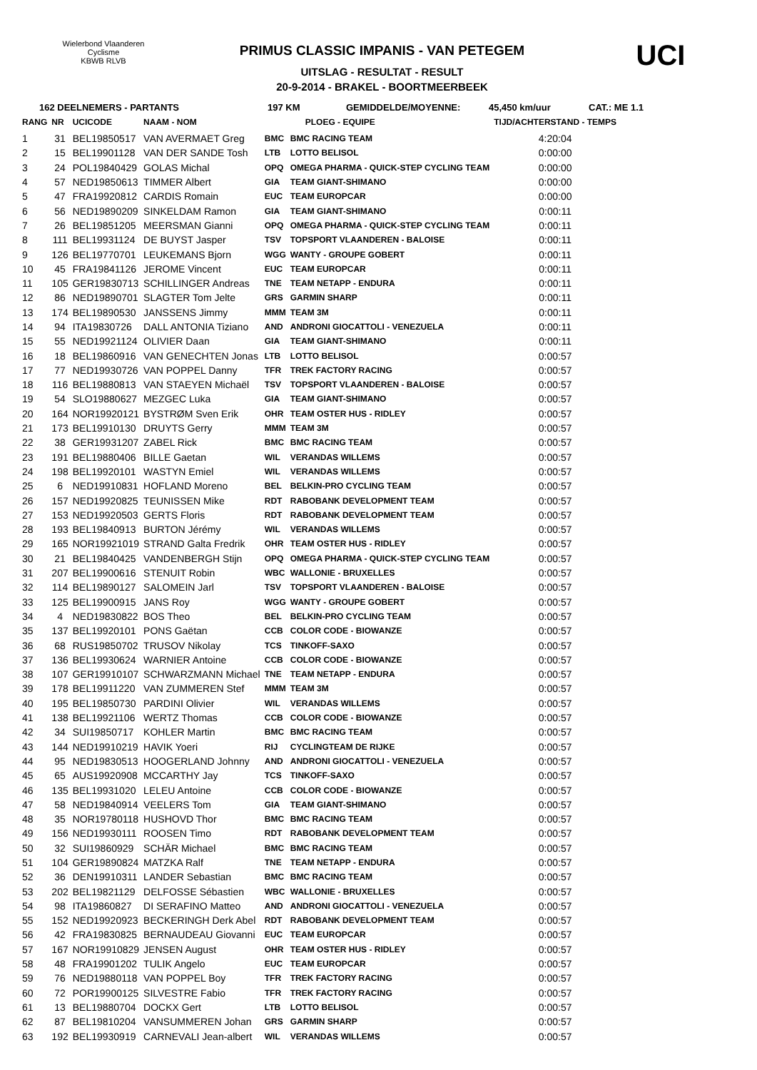Wielerbond Vlaanderen Cyclisme
KBWB RLVB
PRIMUS CLASSIC IMPANIS - VAN PETEGEM
UITSLAG - RESULTAT - RESULT
20-9-2014 - BRAKEL - BOORTMEERBEEK
UCI
162 DEELNEMERS - PARTANTS 197 KM GEMIDDELDE/MOYENNE: 45,450 km/uur CAT.: ME 1.1
| RANG | NR | UCICODE | NAAM - NOM | PLOEG - EQUIPE | | TIJD/ACHTERSTAND - TEMPS |
| --- | --- | --- | --- | --- | --- | --- |
| 1 | 31 | BEL19850517 | VAN AVERMAET Greg | BMC | BMC RACING TEAM | 4:20:04 |
| 2 | 15 | BEL19901128 | VAN DER SANDE Tosh | LTB | LOTTO BELISOL | 0:00:00 |
| 3 | 24 | POL19840429 | GOLAS Michal | OPQ | OMEGA PHARMA - QUICK-STEP CYCLING TEAM | 0:00:00 |
| 4 | 57 | NED19850613 | TIMMER Albert | GIA | TEAM GIANT-SHIMANO | 0:00:00 |
| 5 | 47 | FRA19920812 | CARDIS Romain | EUC | TEAM EUROPCAR | 0:00:00 |
| 6 | 56 | NED19890209 | SINKELDAM Ramon | GIA | TEAM GIANT-SHIMANO | 0:00:11 |
| 7 | 26 | BEL19851205 | MEERSMAN Gianni | OPQ | OMEGA PHARMA - QUICK-STEP CYCLING TEAM | 0:00:11 |
| 8 | 111 | BEL19931124 | DE BUYST Jasper | TSV | TOPSPORT VLAANDEREN - BALOISE | 0:00:11 |
| 9 | 126 | BEL19770701 | LEUKEMANS Bjorn | WGG | WANTY - GROUPE GOBERT | 0:00:11 |
| 10 | 45 | FRA19841126 | JEROME Vincent | EUC | TEAM EUROPCAR | 0:00:11 |
| 11 | 105 | GER19830713 | SCHILLINGER Andreas | TNE | TEAM NETAPP - ENDURA | 0:00:11 |
| 12 | 86 | NED19890701 | SLAGTER Tom Jelte | GRS | GARMIN SHARP | 0:00:11 |
| 13 | 174 | BEL19890530 | JANSSENS Jimmy | MMM | TEAM 3M | 0:00:11 |
| 14 | 94 | ITA19830726 | DALL ANTONIA Tiziano | AND | ANDRONI GIOCATTOLI - VENEZUELA | 0:00:11 |
| 15 | 55 | NED19921124 | OLIVIER Daan | GIA | TEAM GIANT-SHIMANO | 0:00:11 |
| 16 | 18 | BEL19860916 | VAN GENECHTEN Jonas | LTB | LOTTO BELISOL | 0:00:57 |
| 17 | 77 | NED19930726 | VAN POPPEL Danny | TFR | TREK FACTORY RACING | 0:00:57 |
| 18 | 116 | BEL19880813 | VAN STAEYEN Michaël | TSV | TOPSPORT VLAANDEREN - BALOISE | 0:00:57 |
| 19 | 54 | SLO19880627 | MEZGEC Luka | GIA | TEAM GIANT-SHIMANO | 0:00:57 |
| 20 | 164 | NOR19920121 | BYSTRØM Sven Erik | OHR | TEAM OSTER HUS - RIDLEY | 0:00:57 |
| 21 | 173 | BEL19910130 | DRUYTS Gerry | MMM | TEAM 3M | 0:00:57 |
| 22 | 38 | GER19931207 | ZABEL Rick | BMC | BMC RACING TEAM | 0:00:57 |
| 23 | 191 | BEL19880406 | BILLE Gaetan | WIL | VERANDAS WILLEMS | 0:00:57 |
| 24 | 198 | BEL19920101 | WASTYN Emiel | WIL | VERANDAS WILLEMS | 0:00:57 |
| 25 | 6 | NED19910831 | HOFLAND Moreno | BEL | BELKIN-PRO CYCLING TEAM | 0:00:57 |
| 26 | 157 | NED19920825 | TEUNISSEN Mike | RDT | RABOBANK DEVELOPMENT TEAM | 0:00:57 |
| 27 | 153 | NED19920503 | GERTS Floris | RDT | RABOBANK DEVELOPMENT TEAM | 0:00:57 |
| 28 | 193 | BEL19840913 | BURTON Jérémy | WIL | VERANDAS WILLEMS | 0:00:57 |
| 29 | 165 | NOR19921019 | STRAND Galta Fredrik | OHR | TEAM OSTER HUS - RIDLEY | 0:00:57 |
| 30 | 21 | BEL19840425 | VANDENBERGH Stijn | OPQ | OMEGA PHARMA - QUICK-STEP CYCLING TEAM | 0:00:57 |
| 31 | 207 | BEL19900616 | STENUIT Robin | WBC | WALLONIE - BRUXELLES | 0:00:57 |
| 32 | 114 | BEL19890127 | SALOMEIN Jarl | TSV | TOPSPORT VLAANDEREN - BALOISE | 0:00:57 |
| 33 | 125 | BEL19900915 | JANS Roy | WGG | WANTY - GROUPE GOBERT | 0:00:57 |
| 34 | 4 | NED19830822 | BOS Theo | BEL | BELKIN-PRO CYCLING TEAM | 0:00:57 |
| 35 | 137 | BEL19920101 | PONS Gaëtan | CCB | COLOR CODE - BIOWANZE | 0:00:57 |
| 36 | 68 | RUS19850702 | TRUSOV Nikolay | TCS | TINKOFF-SAXO | 0:00:57 |
| 37 | 136 | BEL19930624 | WARNIER Antoine | CCB | COLOR CODE - BIOWANZE | 0:00:57 |
| 38 | 107 | GER19910107 | SCHWARZMANN Michael | TNE | TEAM NETAPP - ENDURA | 0:00:57 |
| 39 | 178 | BEL19911220 | VAN ZUMMEREN Stef | MMM | TEAM 3M | 0:00:57 |
| 40 | 195 | BEL19850730 | PARDINI Olivier | WIL | VERANDAS WILLEMS | 0:00:57 |
| 41 | 138 | BEL19921106 | WERTZ Thomas | CCB | COLOR CODE - BIOWANZE | 0:00:57 |
| 42 | 34 | SUI19850717 | KOHLER Martin | BMC | BMC RACING TEAM | 0:00:57 |
| 43 | 144 | NED19910219 | HAVIK Yoeri | RIJ | CYCLINGTEAM DE RIJKE | 0:00:57 |
| 44 | 95 | NED19830513 | HOOGERLAND Johnny | AND | ANDRONI GIOCATTOLI - VENEZUELA | 0:00:57 |
| 45 | 65 | AUS19920908 | MCCARTHY Jay | TCS | TINKOFF-SAXO | 0:00:57 |
| 46 | 135 | BEL19931020 | LELEU Antoine | CCB | COLOR CODE - BIOWANZE | 0:00:57 |
| 47 | 58 | NED19840914 | VEELERS Tom | GIA | TEAM GIANT-SHIMANO | 0:00:57 |
| 48 | 35 | NOR19780118 | HUSHOVD Thor | BMC | BMC RACING TEAM | 0:00:57 |
| 49 | 156 | NED19930111 | ROOSEN Timo | RDT | RABOBANK DEVELOPMENT TEAM | 0:00:57 |
| 50 | 32 | SUI19860929 | SCHÄR Michael | BMC | BMC RACING TEAM | 0:00:57 |
| 51 | 104 | GER19890824 | MATZKA Ralf | TNE | TEAM NETAPP - ENDURA | 0:00:57 |
| 52 | 36 | DEN19910311 | LANDER Sebastian | BMC | BMC RACING TEAM | 0:00:57 |
| 53 | 202 | BEL19821129 | DELFOSSE Sébastien | WBC | WALLONIE - BRUXELLES | 0:00:57 |
| 54 | 98 | ITA19860827 | DI SERAFINO Matteo | AND | ANDRONI GIOCATTOLI - VENEZUELA | 0:00:57 |
| 55 | 152 | NED19920923 | BECKERINGH Derk Abel | RDT | RABOBANK DEVELOPMENT TEAM | 0:00:57 |
| 56 | 42 | FRA19830825 | BERNAUDEAU Giovanni | EUC | TEAM EUROPCAR | 0:00:57 |
| 57 | 167 | NOR19910829 | JENSEN August | OHR | TEAM OSTER HUS - RIDLEY | 0:00:57 |
| 58 | 48 | FRA19901202 | TULIK Angelo | EUC | TEAM EUROPCAR | 0:00:57 |
| 59 | 76 | NED19880118 | VAN POPPEL Boy | TFR | TREK FACTORY RACING | 0:00:57 |
| 60 | 72 | POR19900125 | SILVESTRE Fabio | TFR | TREK FACTORY RACING | 0:00:57 |
| 61 | 13 | BEL19880704 | DOCKX Gert | LTB | LOTTO BELISOL | 0:00:57 |
| 62 | 87 | BEL19810204 | VANSUMMEREN Johan | GRS | GARMIN SHARP | 0:00:57 |
| 63 | 192 | BEL19930919 | CARNEVALI Jean-albert | WIL | VERANDAS WILLEMS | 0:00:57 |